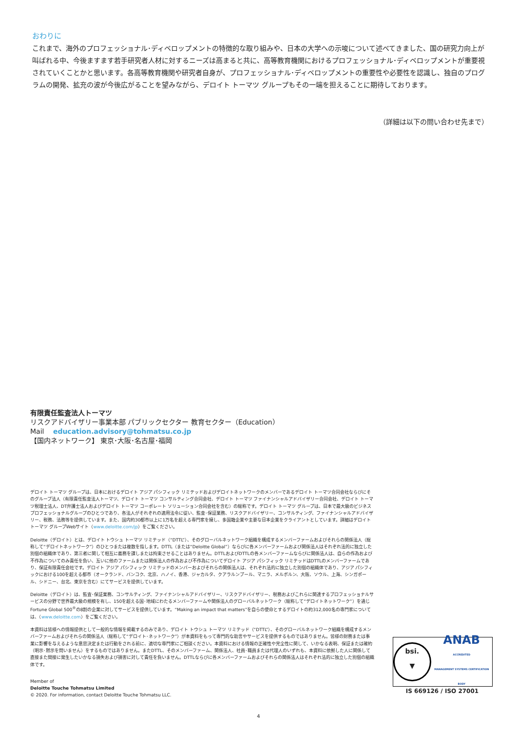おわりに
これまで、海外のプロフェッショナル･ディベロップメントの特徴的な取り組みや、日本の大学への示唆について述べてきました、国の研究力向上が叫ばれる中、今後ますます若手研究者人材に対するニーズは高まると共に、高等教育機関におけるプロフェッショナル･ディベロップメントが重要視されていくことかと思います。各高等教育機関や研究者自身が、プロフェッショナル･ディベロップメントの重要性や必要性を認識し、独自のプログラムの開発、拡充の波が今後広がることを望みながら、デロイト トーマツ グループもその一端を担えることに期待しております。
（詳細は以下の問い合わせ先まで）
有限責任監査法人トーマツ
リスクアドバイザリー事業本部 パブリックセクター 教育セクター（Education）
Mail education.advisory@tohmatsu.co.jp
【国内ネットワーク】 東京･大阪･名古屋･福岡
デロイト トーマツ グループは、日本におけるデロイト アジア パシフィック リミテッドおよびデロイトネットワークのメンバーであるデロイト トーマツ合同会社ならびにそのグループ法人（有限責任監査法人トーマツ、デロイト トーマツ コンサルティング合同会社、デロイト トーマツ ファイナンシャルアドバイザリー合同会社、デロイト トーマツ税理士法人、DT弁護士法人およびデロイト トーマツ コーポレート ソリューション合同会社を含む）の総称です。デロイト トーマツ グループは、日本で最大級のビジネスプロフェッショナルグループのひとつであり、各法人がそれぞれの適用法令に従い、監査･保証業務、リスクアドバイザリー、コンサルティング、ファイナンシャルアドバイザリー、税務、法務等を提供しています。また、国内約30都市以上に1万名を超える専門家を擁し、多国籍企業や主要な日本企業をクライアントとしています。詳細はデロイト トーマツ グループWebサイト（www.deloitte.com/jp）をご覧ください。
Deloitte（デロイト）とは、デロイト トウシュ トーマツ リミテッド（“DTTL”）、そのグローバルネットワーク組織を構成するメンバーファームおよびそれらの関係法人（総称して“デロイトネットワーク”）のひとつまたは複数を指します。DTTL（または“Deloitte Global”）ならびに各メンバーファームおよび関係法人はそれぞれ法的に独立した別個の組織体であり、第三者に関して相互に義務を課しまたは拘束させることはありません。DTTLおよびDTTLの各メンバーファームならびに関係法人は、自らの作為および不作為についてのみ責任を負い、互いに他のファームまたは関係法人の作為および不作為についてデロイト アジア パシフィック リミテッドはDTTLのメンバーファームであり、保証有限責任会社です。デロイト アジア パシフィック リミテッドのメンバーおよびそれらの関係法人は、それぞれ法的に独立した別個の組織体であり、アジア パシフィックにおける100を超える都市（オークランド、バンコク、北京、ハノイ、香港、ジャカルタ、クアラルンプール、マニラ、メルボルン、大阪、ソウル、上海、シンガポール、シドニー、台北、東京を含む）にてサービスを提供しています。
Deloitte（デロイト）は、監査･保証業務、コンサルティング、ファイナンシャルアドバイザリー、リスクアドバイザリー、税務およびこれらに関連するプロフェッショナルサービスの分野で世界最大級の規模を有し、150を超える国･地域にわたるメンバーファームや関係法人のグローバルネットワーク（総称して“デロイトネットワーク”）を通じFortune Global 500<sup>®</sup>の8割の企業に対してサービスを提供しています。“Making an impact that matters”を自らの使命とするデロイトの約312,000名の専門家については、（www.deloitte.com）をご覧ください。
本資料は皆様への情報提供として一般的な情報を掲載するのみであり、デロイト トウシュ トーマツ リミテッド（“DTTL”）、そのグローバルネットワーク組織を構成するメンバーファームおよびそれらの関係法人（総称して“デロイト･ネットワーク”）が本資料をもって専門的な助言やサービスを提供するものではありません。皆様の財務または事業に影響を与えるような意思決定または行動をされる前に、適切な専門家にご相談ください。本資料における情報の正確性や完全性に関して、いかなる表明、保証または確約（明示･黙示を問いません）をするものではありません。またDTTL、そのメンバーファーム、関係法人、社員･職員または代理人のいずれも、本資料に依拠した人に関係して直接また間接に発生したいかなる損失および損害に対して責任を負いません。DTTLならびに各メンバーファームおよびそれらの関係法人はそれぞれ法的に独立した別個の組織体です。
Member of
Deloitte Touche Tohmatsu Limited
© 2020. For information, contact Deloitte Touche Tohmatsu LLC.
bsi.
▼
ANAB
ACCREDITED
MANAGEMENT SYSTEMS CERTIFICATION BODY
IS 669126 / ISO 27001
4